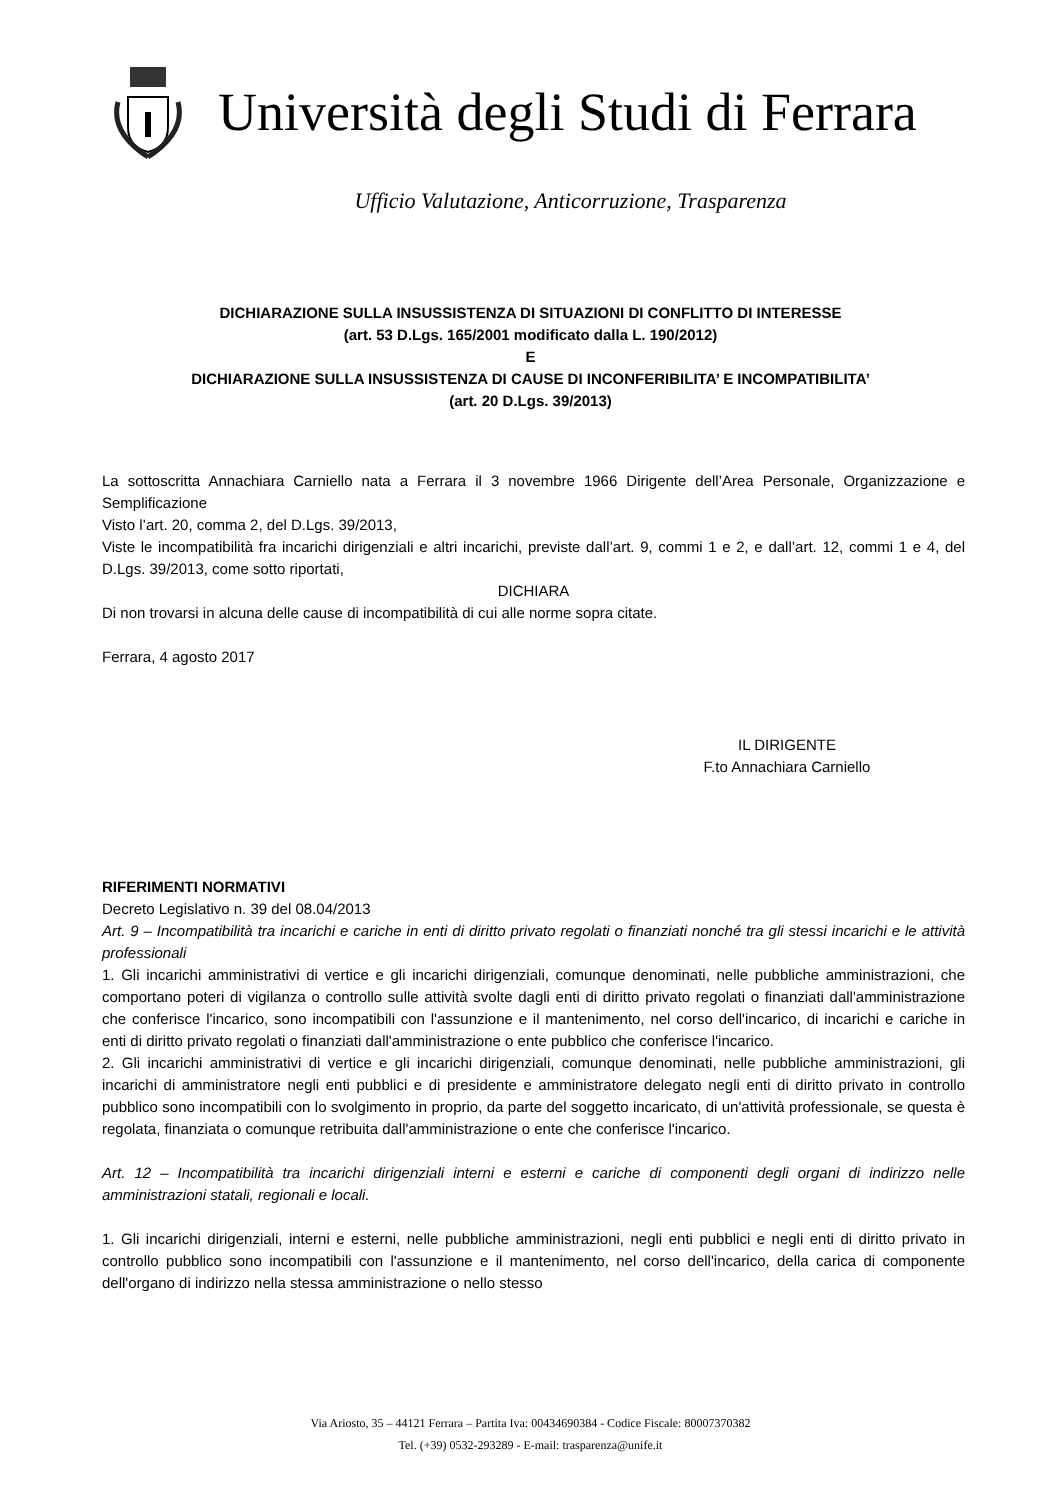Università degli Studi di Ferrara
Ufficio Valutazione, Anticorruzione, Trasparenza
DICHIARAZIONE SULLA INSUSSISTENZA DI SITUAZIONI DI CONFLITTO DI INTERESSE
(art. 53 D.Lgs. 165/2001 modificato dalla L. 190/2012)
E
DICHIARAZIONE SULLA INSUSSISTENZA DI CAUSE DI INCONFERIBILITA’ E INCOMPATIBILITA’
(art. 20 D.Lgs. 39/2013)
La sottoscritta Annachiara Carniello nata a Ferrara il 3 novembre 1966 Dirigente dell’Area Personale, Organizzazione e Semplificazione
Visto l’art. 20, comma 2, del D.Lgs. 39/2013,
Viste le incompatibilità fra incarichi dirigenziali e altri incarichi, previste dall’art. 9, commi 1 e 2, e dall’art. 12, commi 1 e 4, del D.Lgs. 39/2013, come sotto riportati,
DICHIARA
Di non trovarsi in alcuna delle cause di incompatibilità di cui alle norme sopra citate.
Ferrara, 4 agosto 2017
IL DIRIGENTE
F.to Annachiara Carniello
RIFERIMENTI NORMATIVI
Decreto Legislativo n. 39 del 08.04/2013
Art. 9 – Incompatibilità tra incarichi e cariche in enti di diritto privato regolati o finanziati nonché tra gli stessi incarichi e le attività professionali
1. Gli incarichi amministrativi di vertice e gli incarichi dirigenziali, comunque denominati, nelle pubbliche amministrazioni, che comportano poteri di vigilanza o controllo sulle attività svolte dagli enti di diritto privato regolati o finanziati dall'amministrazione che conferisce l'incarico, sono incompatibili con l'assunzione e il mantenimento, nel corso dell'incarico, di incarichi e cariche in enti di diritto privato regolati o finanziati dall'amministrazione o ente pubblico che conferisce l'incarico.
2. Gli incarichi amministrativi di vertice e gli incarichi dirigenziali, comunque denominati, nelle pubbliche amministrazioni, gli incarichi di amministratore negli enti pubblici e di presidente e amministratore delegato negli enti di diritto privato in controllo pubblico sono incompatibili con lo svolgimento in proprio, da parte del soggetto incaricato, di un'attività professionale, se questa è regolata, finanziata o comunque retribuita dall'amministrazione o ente che conferisce l'incarico.
Art. 12 – Incompatibilità tra incarichi dirigenziali interni e esterni e cariche di componenti degli organi di indirizzo nelle amministrazioni statali, regionali e locali.
1. Gli incarichi dirigenziali, interni e esterni, nelle pubbliche amministrazioni, negli enti pubblici e negli enti di diritto privato in controllo pubblico sono incompatibili con l'assunzione e il mantenimento, nel corso dell'incarico, della carica di componente dell'organo di indirizzo nella stessa amministrazione o nello stesso
Via Ariosto, 35 – 44121 Ferrara – Partita Iva: 00434690384 - Codice Fiscale: 80007370382
Tel. (+39) 0532-293289 - E-mail: trasparenza@unife.it